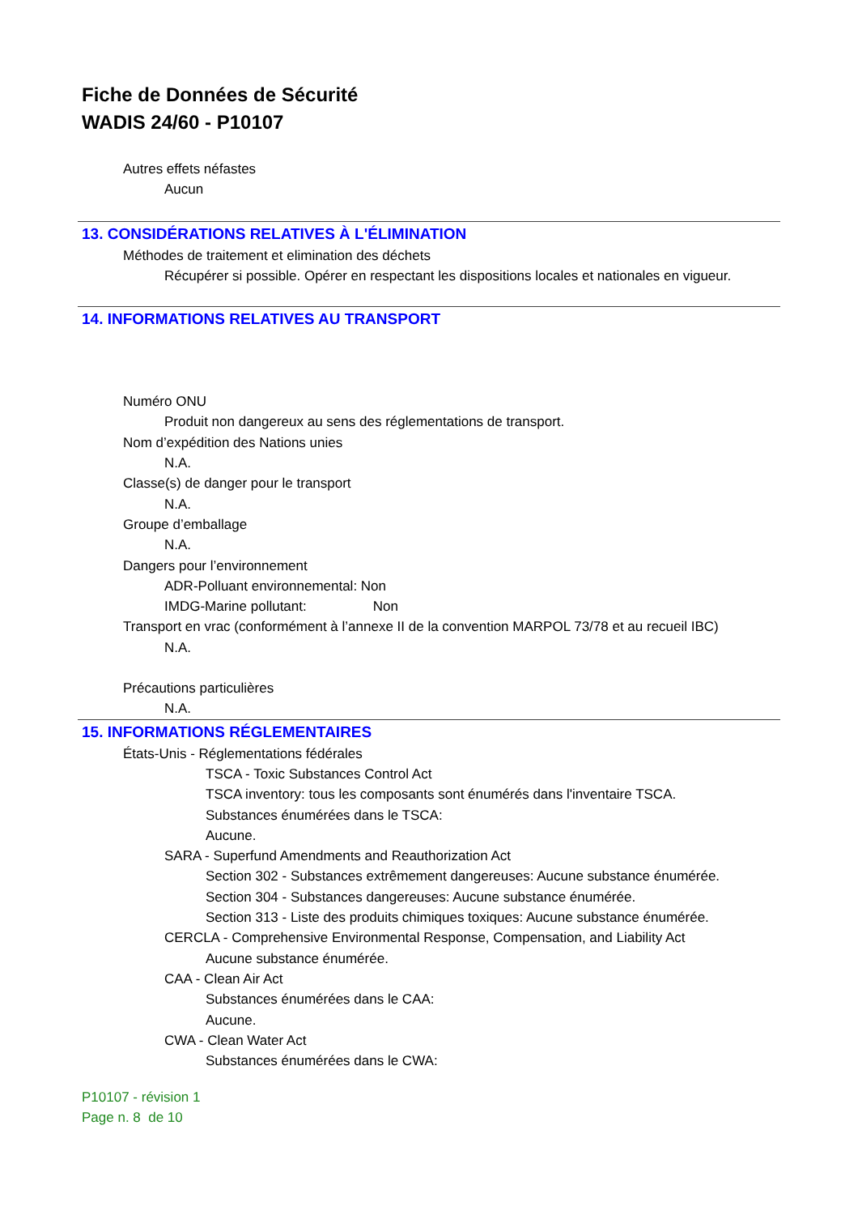Fiche de Données de Sécurité
WADIS 24/60 - P10107
Autres effets néfastes
Aucun
13. CONSIDÉRATIONS RELATIVES À L'ÉLIMINATION
Méthodes de traitement et elimination des déchets
Récupérer si possible. Opérer en respectant les dispositions locales et nationales en vigueur.
14. INFORMATIONS RELATIVES AU TRANSPORT
Numéro ONU
Produit non dangereux au sens des réglementations de transport.
Nom d’expédition des Nations unies
N.A.
Classe(s) de danger pour le transport
N.A.
Groupe d’emballage
N.A.
Dangers pour l’environnement
ADR-Polluant environnemental: Non
IMDG-Marine pollutant: Non
Transport en vrac (conformément à l’annexe II de la convention MARPOL 73/78 et au recueil IBC)
N.A.
Précautions particulières
N.A.
15. INFORMATIONS RÉGLEMENTAIRES
États-Unis - Réglementations fédérales
TSCA - Toxic Substances Control Act
TSCA inventory: tous les composants sont énumérés dans l'inventaire TSCA.
Substances énumérées dans le TSCA:
Aucune.
SARA - Superfund Amendments and Reauthorization Act
Section 302 - Substances extrêmement dangereuses: Aucune substance énumérée.
Section 304 - Substances dangereuses: Aucune substance énumérée.
Section 313 - Liste des produits chimiques toxiques: Aucune substance énumérée.
CERCLA - Comprehensive Environmental Response, Compensation, and Liability Act
Aucune substance énumérée.
CAA - Clean Air Act
Substances énumérées dans le CAA:
Aucune.
CWA - Clean Water Act
Substances énumérées dans le CWA:
P10107 - révision 1
Page n. 8 de 10